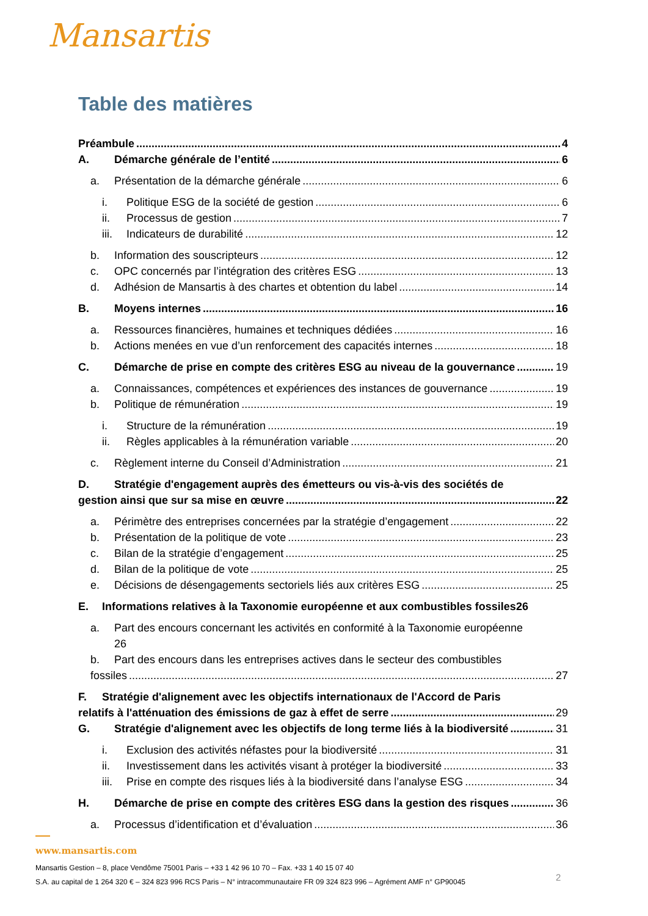Mansartis
Table des matières
Préambule 4
A. Démarche générale de l’entité 6
a. Présentation de la démarche générale 6
i. Politique ESG de la société de gestion 6
ii. Processus de gestion 7
iii. Indicateurs de durabilité 12
b. Information des souscripteurs 12
c. OPC concernés par l’intégration des critères ESG 13
d. Adhésion de Mansartis à des chartes et obtention du label 14
B. Moyens internes 16
a. Ressources financières, humaines et techniques dédiées 16
b. Actions menées en vue d’un renforcement des capacités internes 18
C. Démarche de prise en compte des critères ESG au niveau de la gouvernance 19
a. Connaissances, compétences et expériences des instances de gouvernance 19
b. Politique de rémunération 19
i. Structure de la rémunération 19
ii. Règles applicables à la rémunération variable 20
c. Règlement interne du Conseil d’Administration 21
D. Stratégie d'engagement auprès des émetteurs ou vis-à-vis des sociétés de
gestion ainsi que sur sa mise en œuvre 22
a. Périmètre des entreprises concernées par la stratégie d’engagement 22
b. Présentation de la politique de vote 23
c. Bilan de la stratégie d’engagement 25
d. Bilan de la politique de vote 25
e. Décisions de désengagements sectoriels liés aux critères ESG 25
E. Informations relatives à la Taxonomie européenne et aux combustibles fossiles 26
a. Part des encours concernant les activités en conformité à la Taxonomie européenne
26
b. Part des encours dans les entreprises actives dans le secteur des combustibles
fossiles 27
F. Stratégie d'alignement avec les objectifs internationaux de l'Accord de Paris
relatifs à l'atténuation des émissions de gaz à effet de serre 29
G. Stratégie d'alignement avec les objectifs de long terme liés à la biodiversité 31
i. Exclusion des activités néfastes pour la biodiversité 31
ii. Investissement dans les activités visant à protéger la biodiversité 33
iii. Prise en compte des risques liés à la biodiversité dans l’analyse ESG 34
H. Démarche de prise en compte des critères ESG dans la gestion des risques 36
a. Processus d’identification et d’évaluation 36
www.mansartis.com
Mansartis Gestion – 8, place Vendôme 75001 Paris – +33 1 42 96 10 70 – Fax. +33 1 40 15 07 40
S.A. au capital de 1 264 320 € – 324 823 996 RCS Paris – N° intracommunautaire FR 09 324 823 996 – Agrément AMF n° GP90045
2